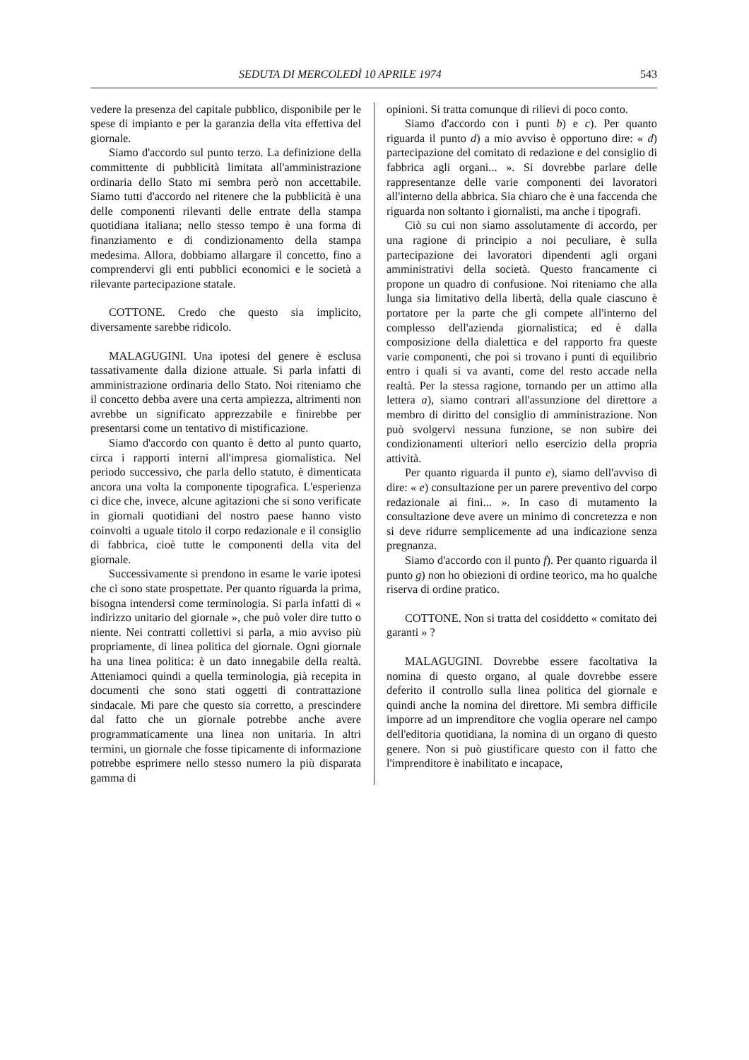SEDUTA DI MERCOLEDÌ 10 APRILE 1974 543
vedere la presenza del capitale pubblico, disponibile per le spese di impianto e per la garanzia della vita effettiva del giornale.
Siamo d'accordo sul punto terzo. La definizione della committente di pubblicità limitata all'amministrazione ordinaria dello Stato mi sembra però non accettabile. Siamo tutti d'accordo nel ritenere che la pubblicità è una delle componenti rilevanti delle entrate della stampa quotidiana italiana; nello stesso tempo è una forma di finanziamento e di condizionamento della stampa medesima. Allora, dobbiamo allargare il concetto, fino a comprendervi gli enti pubblici economici e le società a rilevante partecipazione statale.
COTTONE. Credo che questo sia implicito, diversamente sarebbe ridicolo.
MALAGUGINI. Una ipotesi del genere è esclusa tassativamente dalla dizione attuale. Si parla infatti di amministrazione ordinaria dello Stato. Noi riteniamo che il concetto debba avere una certa ampiezza, altrimenti non avrebbe un significato apprezzabile e finirebbe per presentarsi come un tentativo di mistificazione.
Siamo d'accordo con quanto è detto al punto quarto, circa i rapporti interni all'impresa giornalistica. Nel periodo successivo, che parla dello statuto, è dimenticata ancora una volta la componente tipografica. L'esperienza ci dice che, invece, alcune agitazioni che si sono verificate in giornali quotidiani del nostro paese hanno visto coinvolti a uguale titolo il corpo redazionale e il consiglio di fabbrica, cioè tutte le componenti della vita del giornale.
Successivamente si prendono in esame le varie ipotesi che ci sono state prospettate. Per quanto riguarda la prima, bisogna intendersi come terminologia. Si parla infatti di « indirizzo unitario del giornale », che può voler dire tutto o niente. Nei contratti collettivi si parla, a mio avviso più propriamente, di linea politica del giornale. Ogni giornale ha una linea politica: è un dato innegabile della realtà. Atteniamoci quindi a quella terminologia, già recepita in documenti che sono stati oggetti di contrattazione sindacale. Mi pare che questo sia corretto, a prescindere dal fatto che un giornale potrebbe anche avere programmaticamente una linea non unitaria. In altri termini, un giornale che fosse tipicamente di informazione potrebbe esprimere nello stesso numero la più disparata gamma di
opinioni. Si tratta comunque di rilievi di poco conto.
Siamo d'accordo con i punti b) e c). Per quanto riguarda il punto d) a mio avviso è opportuno dire: « d) partecipazione del comitato di redazione e del consiglio di fabbrica agli organi... ». Si dovrebbe parlare delle rappresentanze delle varie componenti dei lavoratori all'interno della abbrica. Sia chiaro che è una faccenda che riguarda non soltanto i giornalisti, ma anche i tipografi.
Ciò su cui non siamo assolutamente di accordo, per una ragione di principio a noi peculiare, è sulla partecipazione dei lavoratori dipendenti agli organi amministrativi della società. Questo francamente ci propone un quadro di confusione. Noi riteniamo che alla lunga sia limitativo della libertà, della quale ciascuno è portatore per la parte che gli compete all'interno del complesso dell'azienda giornalistica; ed è dalla composizione della dialettica e del rapporto fra queste varie componenti, che poi si trovano i punti di equilibrio entro i quali si va avanti, come del resto accade nella realtà. Per la stessa ragione, tornando per un attimo alla lettera a), siamo contrari all'assunzione del direttore a membro di diritto del consiglio di amministrazione. Non può svolgervi nessuna funzione, se non subire dei condizionamenti ulteriori nello esercizio della propria attività.
Per quanto riguarda il punto e), siamo dell'avviso di dire: « e) consultazione per un parere preventivo del corpo redazionale ai fini... ». In caso di mutamento la consultazione deve avere un minimo di concretezza e non si deve ridurre semplicemente ad una indicazione senza pregnanza.
Siamo d'accordo con il punto f). Per quanto riguarda il punto g) non ho obiezioni di ordine teorico, ma ho qualche riserva di ordine pratico.
COTTONE. Non si tratta del cosiddetto « comitato dei garanti » ?
MALAGUGINI. Dovrebbe essere facoltativa la nomina di questo organo, al quale dovrebbe essere deferito il controllo sulla linea politica del giornale e quindi anche la nomina del direttore. Mi sembra difficile imporre ad un imprenditore che voglia operare nel campo dell'editoria quotidiana, la nomina di un organo di questo genere. Non si può giustificare questo con il fatto che l'imprenditore è inabilitato e incapace,